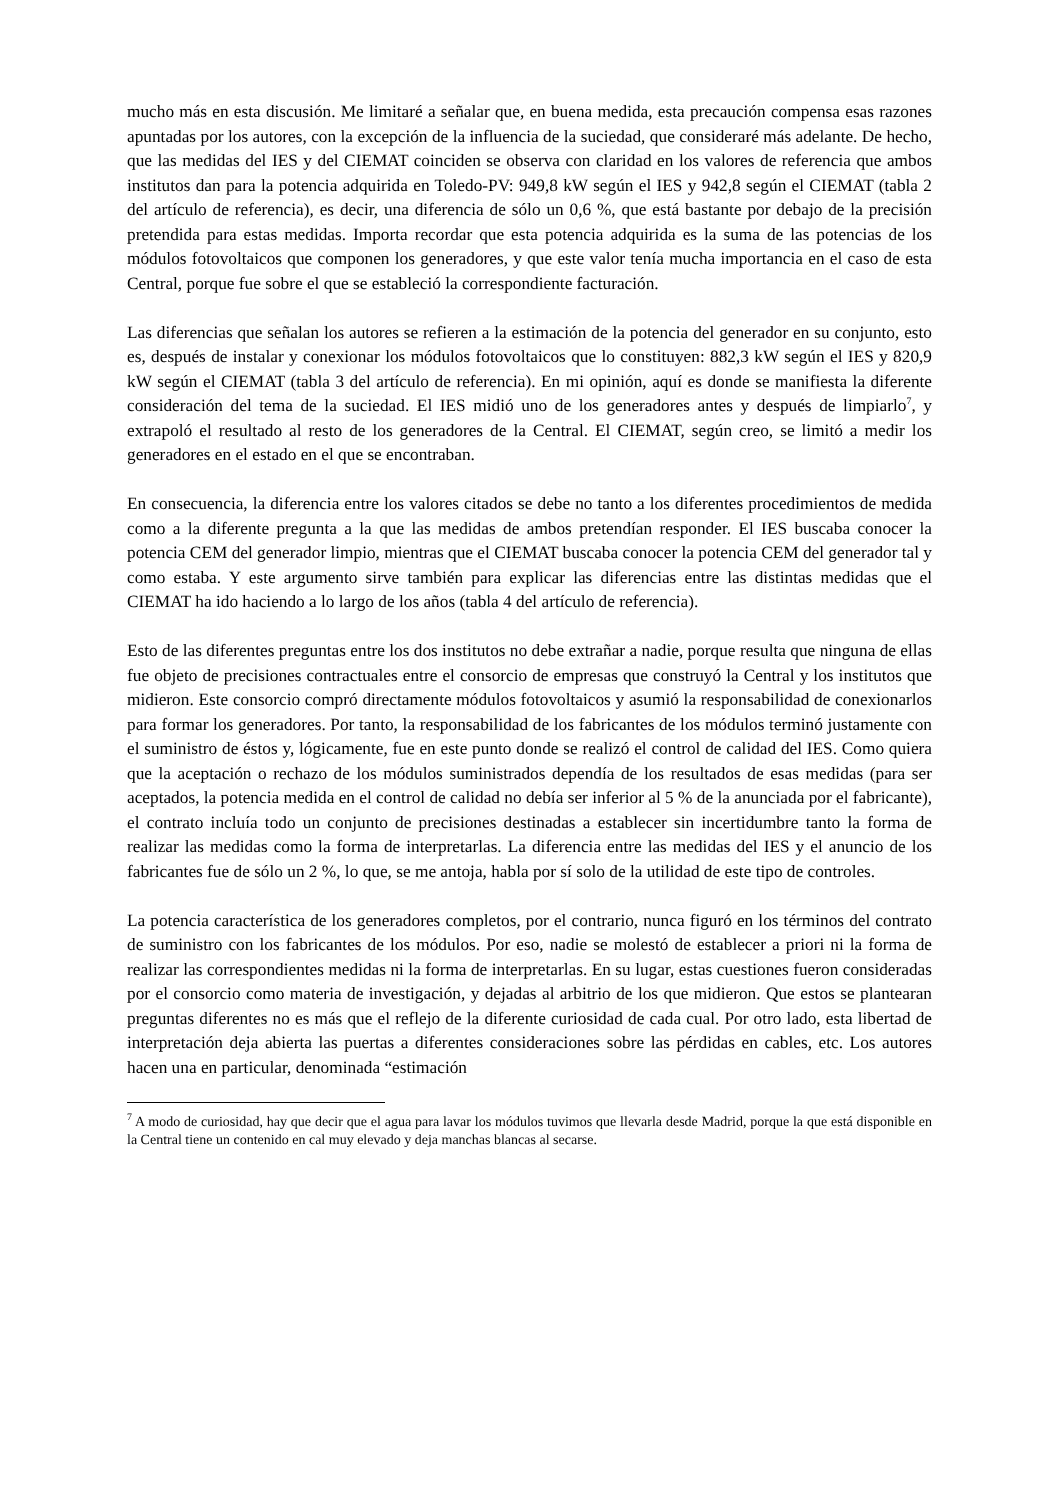mucho más en esta discusión. Me limitaré a señalar que, en buena medida, esta precaución compensa esas razones apuntadas por los autores, con la excepción de la influencia de la suciedad, que consideraré más adelante. De hecho, que las medidas del IES y del CIEMAT coinciden se observa con claridad en los valores de referencia que ambos institutos dan para la potencia adquirida en Toledo-PV: 949,8 kW según el IES y 942,8 según el CIEMAT (tabla 2 del artículo de referencia), es decir, una diferencia de sólo un 0,6 %, que está bastante por debajo de la precisión pretendida para estas medidas. Importa recordar que esta potencia adquirida es la suma de las potencias de los módulos fotovoltaicos que componen los generadores, y que este valor tenía mucha importancia en el caso de esta Central, porque fue sobre el que se estableció la correspondiente facturación.
Las diferencias que señalan los autores se refieren a la estimación de la potencia del generador en su conjunto, esto es, después de instalar y conexionar los módulos fotovoltaicos que lo constituyen: 882,3 kW según el IES y 820,9 kW según el CIEMAT (tabla 3 del artículo de referencia). En mi opinión, aquí es donde se manifiesta la diferente consideración del tema de la suciedad. El IES midió uno de los generadores antes y después de limpiarlo<sup>7</sup>, y extrapoló el resultado al resto de los generadores de la Central. El CIEMAT, según creo, se limitó a medir los generadores en el estado en el que se encontraban.
En consecuencia, la diferencia entre los valores citados se debe no tanto a los diferentes procedimientos de medida como a la diferente pregunta a la que las medidas de ambos pretendían responder. El IES buscaba conocer la potencia CEM del generador limpio, mientras que el CIEMAT buscaba conocer la potencia CEM del generador tal y como estaba. Y este argumento sirve también para explicar las diferencias entre las distintas medidas que el CIEMAT ha ido haciendo a lo largo de los años (tabla 4 del artículo de referencia).
Esto de las diferentes preguntas entre los dos institutos no debe extrañar a nadie, porque resulta que ninguna de ellas fue objeto de precisiones contractuales entre el consorcio de empresas que construyó la Central y los institutos que midieron. Este consorcio compró directamente módulos fotovoltaicos y asumió la responsabilidad de conexionarlos para formar los generadores. Por tanto, la responsabilidad de los fabricantes de los módulos terminó justamente con el suministro de éstos y, lógicamente, fue en este punto donde se realizó el control de calidad del IES. Como quiera que la aceptación o rechazo de los módulos suministrados dependía de los resultados de esas medidas (para ser aceptados, la potencia medida en el control de calidad no debía ser inferior al 5 % de la anunciada por el fabricante), el contrato incluía todo un conjunto de precisiones destinadas a establecer sin incertidumbre tanto la forma de realizar las medidas como la forma de interpretarlas. La diferencia entre las medidas del IES y el anuncio de los fabricantes fue de sólo un 2 %, lo que, se me antoja, habla por sí solo de la utilidad de este tipo de controles.
La potencia característica de los generadores completos, por el contrario, nunca figuró en los términos del contrato de suministro con los fabricantes de los módulos. Por eso, nadie se molestó de establecer a priori ni la forma de realizar las correspondientes medidas ni la forma de interpretarlas. En su lugar, estas cuestiones fueron consideradas por el consorcio como materia de investigación, y dejadas al arbitrio de los que midieron. Que estos se plantearan preguntas diferentes no es más que el reflejo de la diferente curiosidad de cada cual. Por otro lado, esta libertad de interpretación deja abierta las puertas a diferentes consideraciones sobre las pérdidas en cables, etc. Los autores hacen una en particular, denominada “estimación
<sup>7</sup> A modo de curiosidad, hay que decir que el agua para lavar los módulos tuvimos que llevarla desde Madrid, porque la que está disponible en la Central tiene un contenido en cal muy elevado y deja manchas blancas al secarse.